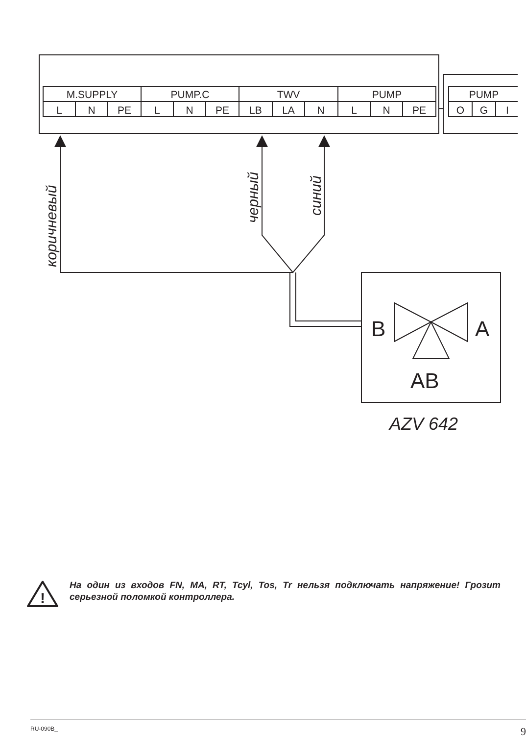M.SUPPLY
PUMP.C
TWV
PUMP
L
N
PE
L
N
PE
LB
LA
N
L
N
PE
PUMP
O
G
I
коричневый
черный
синий
B
A
AB
AZV 642
!
На один из входов FN, MA, RT, Tcyl, Tos, Tr нельзя подключать напряжение! Грозит серьезной поломкой контроллера.
RU-090B_ 9